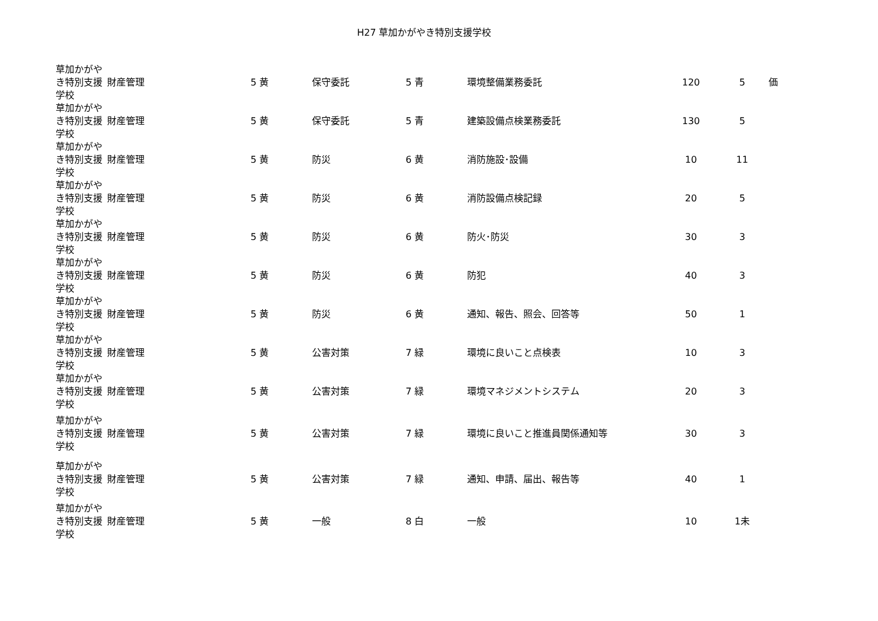H27 草加かがやき特別支援学校
| 草加かがやき特別支援学校 | 財産管理 | 5 黄 | 保守委託 | 5 青 | 環境整備業務委託 | 120 | 5 | 価 |
| 草加かがやき特別支援学校 | 財産管理 | 5 黄 | 保守委託 | 5 青 | 建築設備点検業務委託 | 130 | 5 | |
| 草加かがやき特別支援学校 | 財産管理 | 5 黄 | 防災 | 6 黄 | 消防施設･設備 | 10 | 11 | |
| 草加かがやき特別支援学校 | 財産管理 | 5 黄 | 防災 | 6 黄 | 消防設備点検記録 | 20 | 5 | |
| 草加かがやき特別支援学校 | 財産管理 | 5 黄 | 防災 | 6 黄 | 防火･防災 | 30 | 3 | |
| 草加かがやき特別支援学校 | 財産管理 | 5 黄 | 防災 | 6 黄 | 防犯 | 40 | 3 | |
| 草加かがやき特別支援学校 | 財産管理 | 5 黄 | 防災 | 6 黄 | 通知、報告、照会、回答等 | 50 | 1 | |
| 草加かがやき特別支援学校 | 財産管理 | 5 黄 | 公害対策 | 7 緑 | 環境に良いこと点検表 | 10 | 3 | |
| 草加かがやき特別支援学校 | 財産管理 | 5 黄 | 公害対策 | 7 緑 | 環境マネジメントシステム | 20 | 3 | |
| 草加かがやき特別支援学校 | 財産管理 | 5 黄 | 公害対策 | 7 緑 | 環境に良いこと推進員関係通知等 | 30 | 3 | |
| 草加かがやき特別支援学校 | 財産管理 | 5 黄 | 公害対策 | 7 緑 | 通知、申請、届出、報告等 | 40 | 1 | |
| 草加かがやき特別支援学校 | 財産管理 | 5 黄 | 一般 | 8 白 | 一般 | 10 | 1未 | |